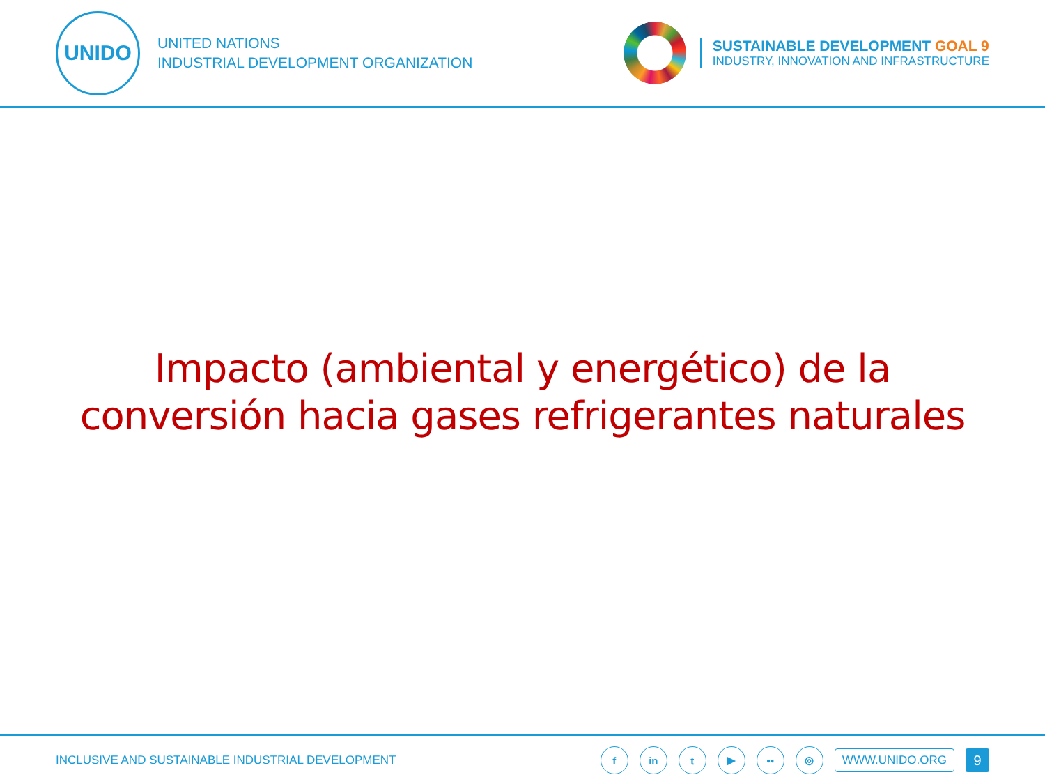UNIDO
UNITED NATIONS
INDUSTRIAL DEVELOPMENT ORGANIZATION
SUSTAINABLE DEVELOPMENT GOAL 9
INDUSTRY, INNOVATION AND INFRASTRUCTURE
Impacto (ambiental y energético) de la
conversión hacia gases refrigerantes naturales
INCLUSIVE AND SUSTAINABLE INDUSTRIAL DEVELOPMENT
f in t ▶ •• ◎
WWW.UNIDO.ORG
9